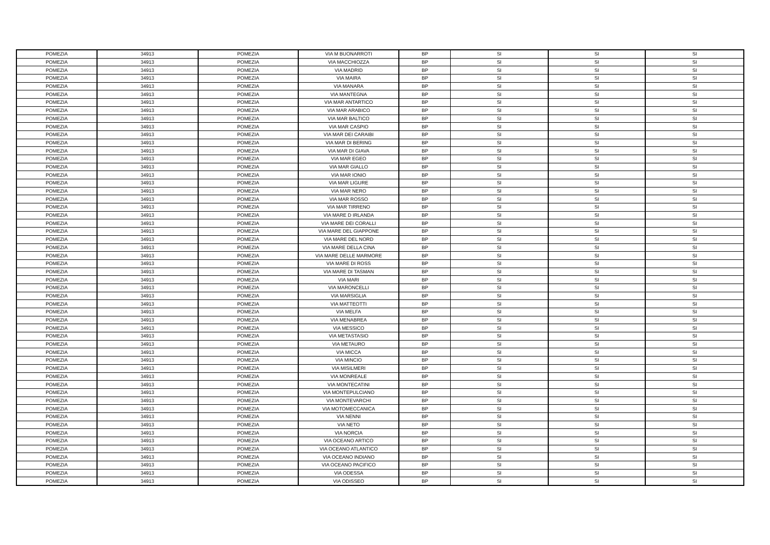| POMEZIA | 34913 | POMEZIA | VIA M BUONARROTI | BP | SI | SI | SI |
| POMEZIA | 34913 | POMEZIA | VIA MACCHIOZZA | BP | SI | SI | SI |
| POMEZIA | 34913 | POMEZIA | VIA MADRID | BP | SI | SI | SI |
| POMEZIA | 34913 | POMEZIA | VIA MAIRA | BP | SI | SI | SI |
| POMEZIA | 34913 | POMEZIA | VIA MANARA | BP | SI | SI | SI |
| POMEZIA | 34913 | POMEZIA | VIA MANTEGNA | BP | SI | SI | SI |
| POMEZIA | 34913 | POMEZIA | VIA MAR ANTARTICO | BP | SI | SI | SI |
| POMEZIA | 34913 | POMEZIA | VIA MAR ARABICO | BP | SI | SI | SI |
| POMEZIA | 34913 | POMEZIA | VIA MAR BALTICO | BP | SI | SI | SI |
| POMEZIA | 34913 | POMEZIA | VIA MAR CASPIO | BP | SI | SI | SI |
| POMEZIA | 34913 | POMEZIA | VIA MAR DEI CARAIBI | BP | SI | SI | SI |
| POMEZIA | 34913 | POMEZIA | VIA MAR DI BERING | BP | SI | SI | SI |
| POMEZIA | 34913 | POMEZIA | VIA MAR DI GIAVA | BP | SI | SI | SI |
| POMEZIA | 34913 | POMEZIA | VIA MAR EGEO | BP | SI | SI | SI |
| POMEZIA | 34913 | POMEZIA | VIA MAR GIALLO | BP | SI | SI | SI |
| POMEZIA | 34913 | POMEZIA | VIA MAR IONIO | BP | SI | SI | SI |
| POMEZIA | 34913 | POMEZIA | VIA MAR LIGURE | BP | SI | SI | SI |
| POMEZIA | 34913 | POMEZIA | VIA MAR NERO | BP | SI | SI | SI |
| POMEZIA | 34913 | POMEZIA | VIA MAR ROSSO | BP | SI | SI | SI |
| POMEZIA | 34913 | POMEZIA | VIA MAR TIRRENO | BP | SI | SI | SI |
| POMEZIA | 34913 | POMEZIA | VIA MARE D IRLANDA | BP | SI | SI | SI |
| POMEZIA | 34913 | POMEZIA | VIA MARE DEI CORALLI | BP | SI | SI | SI |
| POMEZIA | 34913 | POMEZIA | VIA MARE DEL GIAPPONE | BP | SI | SI | SI |
| POMEZIA | 34913 | POMEZIA | VIA MARE DEL NORD | BP | SI | SI | SI |
| POMEZIA | 34913 | POMEZIA | VIA MARE DELLA CINA | BP | SI | SI | SI |
| POMEZIA | 34913 | POMEZIA | VIA MARE DELLE MARMORE | BP | SI | SI | SI |
| POMEZIA | 34913 | POMEZIA | VIA MARE DI ROSS | BP | SI | SI | SI |
| POMEZIA | 34913 | POMEZIA | VIA MARE DI TASMAN | BP | SI | SI | SI |
| POMEZIA | 34913 | POMEZIA | VIA MARI | BP | SI | SI | SI |
| POMEZIA | 34913 | POMEZIA | VIA MARONCELLI | BP | SI | SI | SI |
| POMEZIA | 34913 | POMEZIA | VIA MARSIGLIA | BP | SI | SI | SI |
| POMEZIA | 34913 | POMEZIA | VIA MATTEOTTI | BP | SI | SI | SI |
| POMEZIA | 34913 | POMEZIA | VIA MELFA | BP | SI | SI | SI |
| POMEZIA | 34913 | POMEZIA | VIA MENABREA | BP | SI | SI | SI |
| POMEZIA | 34913 | POMEZIA | VIA MESSICO | BP | SI | SI | SI |
| POMEZIA | 34913 | POMEZIA | VIA METASTASIO | BP | SI | SI | SI |
| POMEZIA | 34913 | POMEZIA | VIA METAURO | BP | SI | SI | SI |
| POMEZIA | 34913 | POMEZIA | VIA MICCA | BP | SI | SI | SI |
| POMEZIA | 34913 | POMEZIA | VIA MINCIO | BP | SI | SI | SI |
| POMEZIA | 34913 | POMEZIA | VIA MISILMERI | BP | SI | SI | SI |
| POMEZIA | 34913 | POMEZIA | VIA MONREALE | BP | SI | SI | SI |
| POMEZIA | 34913 | POMEZIA | VIA MONTECATINI | BP | SI | SI | SI |
| POMEZIA | 34913 | POMEZIA | VIA MONTEPULCIANO | BP | SI | SI | SI |
| POMEZIA | 34913 | POMEZIA | VIA MONTEVARCHI | BP | SI | SI | SI |
| POMEZIA | 34913 | POMEZIA | VIA MOTOMECCANICA | BP | SI | SI | SI |
| POMEZIA | 34913 | POMEZIA | VIA NENNI | BP | SI | SI | SI |
| POMEZIA | 34913 | POMEZIA | VIA NETO | BP | SI | SI | SI |
| POMEZIA | 34913 | POMEZIA | VIA NORCIA | BP | SI | SI | SI |
| POMEZIA | 34913 | POMEZIA | VIA OCEANO ARTICO | BP | SI | SI | SI |
| POMEZIA | 34913 | POMEZIA | VIA OCEANO ATLANTICO | BP | SI | SI | SI |
| POMEZIA | 34913 | POMEZIA | VIA OCEANO INDIANO | BP | SI | SI | SI |
| POMEZIA | 34913 | POMEZIA | VIA OCEANO PACIFICO | BP | SI | SI | SI |
| POMEZIA | 34913 | POMEZIA | VIA ODESSA | BP | SI | SI | SI |
| POMEZIA | 34913 | POMEZIA | VIA ODISSEO | BP | SI | SI | SI |